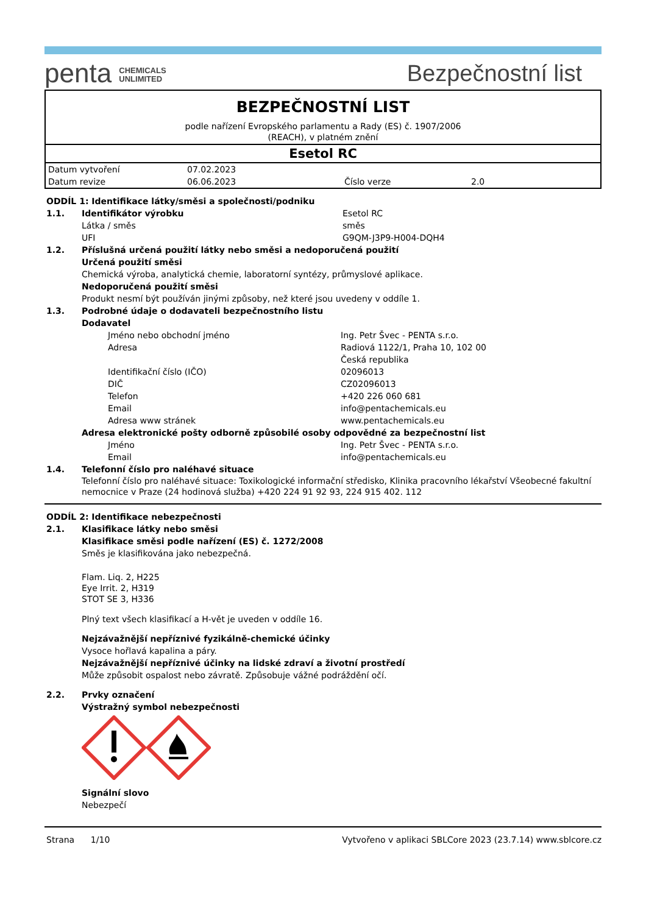penta CHEMICALS
UNLIMITED
Bezpečnostní list
BEZPEČNOSTNÍ LIST
podle nařízení Evropského parlamentu a Rady (ES) č. 1907/2006
(REACH), v platném znění
Esetol RC
| Datum vytvoření | 07.02.2023 | | |
| Datum revize | 06.06.2023 | Číslo verze | 2.0 |
ODDÍL 1: Identifikace látky/směsi a společnosti/podniku
1.1. Identifikátor výrobku Esetol RC
Látka / směs směs
UFI G9QM-J3P9-H004-DQH4
1.2. Příslušná určená použití látky nebo směsi a nedoporučená použití
Určená použití směsi
Chemická výroba, analytická chemie, laboratorní syntézy, průmyslové aplikace.
Nedoporučená použití směsi
Produkt nesmí být používán jinými způsoby, než které jsou uvedeny v oddíle 1.
1.3. Podrobné údaje o dodavateli bezpečnostního listu
Dodavatel
Jméno nebo obchodní jméno Ing. Petr Švec - PENTA s.r.o.
Adresa Radiová 1122/1, Praha 10, 102 00
Česká republika
Identifikační číslo (IČO) 02096013
DIČ CZ02096013
Telefon +420 226 060 681
Email info@pentachemicals.eu
Adresa www stránek www.pentachemicals.eu
Adresa elektronické pošty odborně způsobilé osoby odpovědné za bezpečnostní list
Jméno Ing. Petr Švec - PENTA s.r.o.
Email info@pentachemicals.eu
1.4. Telefonní číslo pro naléhavé situace
Telefonní číslo pro naléhavé situace: Toxikologické informační středisko, Klinika pracovního lékařství Všeobecné fakultní nemocnice v Praze (24 hodinová služba) +420 224 91 92 93, 224 915 402. 112
ODDÍL 2: Identifikace nebezpečnosti
2.1. Klasifikace látky nebo směsi
Klasifikace směsi podle nařízení (ES) č. 1272/2008
Směs je klasifikována jako nebezpečná.
Flam. Liq. 2, H225
Eye Irrit. 2, H319
STOT SE 3, H336
Plný text všech klasifikací a H-vět je uveden v oddíle 16.
Nejzávažnější nepříznivé fyzikálně-chemické účinky
Vysoce hořlavá kapalina a páry.
Nejzávažnější nepříznivé účinky na lidské zdraví a životní prostředí
Může způsobit ospalost nebo závratě. Způsobuje vážné podráždění očí.
2.2. Prvky označení
Výstražný symbol nebezpečnosti
Signální slovo
Nebezpečí
Strana 1/10 Vytvořeno v aplikaci SBLCore 2023 (23.7.14) www.sblcore.cz